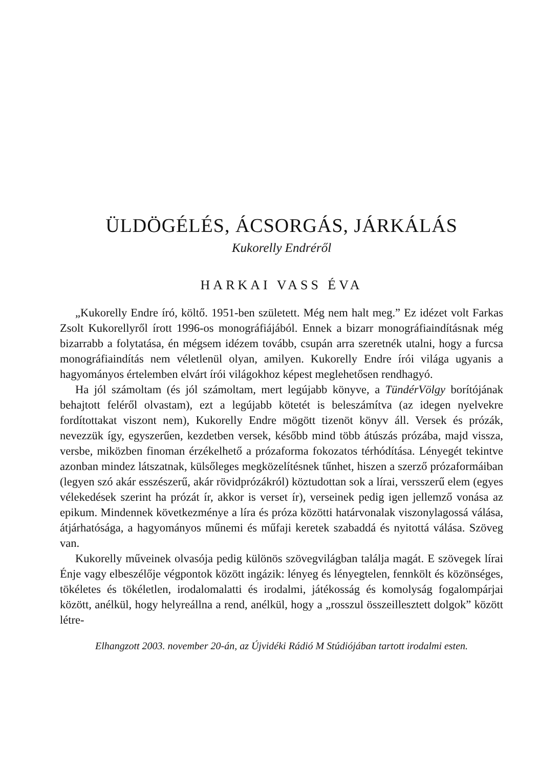ÜLDÖGÉLÉS, ÁCSORGÁS, JÁRKÁLÁS
Kukorelly Endréről
HARKAI VASS ÉVA
„Kukorelly Endre író, költő. 1951-ben született. Még nem halt meg.” Ez idézet volt Farkas Zsolt Kukorellyről írott 1996-os monográfiájából. Ennek a bizarr monográfiaindításnak még bizarrabb a folytatása, én mégsem idézem tovább, csupán arra szeretnék utalni, hogy a furcsa monográfiaindítás nem véletlenül olyan, amilyen. Kukorelly Endre írói világa ugyanis a hagyományos értelemben elvárt írói világokhoz képest meglehetősen rendhagyó.
Ha jól számoltam (és jól számoltam, mert legújabb könyve, a TündérVölgy borítójának behajtott feléről olvastam), ezt a legújabb kötetét is beleszámítva (az idegen nyelvekre fordítottakat viszont nem), Kukorelly Endre mögött tizenöt könyv áll. Versek és prózák, nevezzük így, egyszerűen, kezdetben versek, később mind több átúszás prózába, majd vissza, versbe, miközben finoman érzékelhető a prózaforma fokozatos térhódítása. Lényegét tekintve azonban mindez látszatnak, külsőleges megközelítésnek tűnhet, hiszen a szerző prózaformáiban (legyen szó akár esszészerű, akár rövidprózákról) köztudottan sok a lírai, versszerű elem (egyes vélekedések szerint ha prózát ír, akkor is verset ír), verseinek pedig igen jellemző vonása az epikum. Mindennek következménye a líra és próza közötti határvonalak viszonylagossá válása, átjárhatósága, a hagyományos műnemi és műfaji keretek szabaddá és nyitottá válása. Szöveg van.
Kukorelly műveinek olvasója pedig különös szövegvilágban találja magát. E szövegek lírai Énje vagy elbeszélője végpontok között ingázik: lényeg és lényegtelen, fennkölt és közönséges, tökéletes és tökéletlen, irodalomalatti és irodalmi, játékosság és komolyság fogalompárjai között, anélkül, hogy helyreállna a rend, anélkül, hogy a „rosszul összeillesztett dolgok” között létre-
Elhangzott 2003. november 20-án, az Újvidéki Rádió M Stúdiójában tartott irodalmi esten.